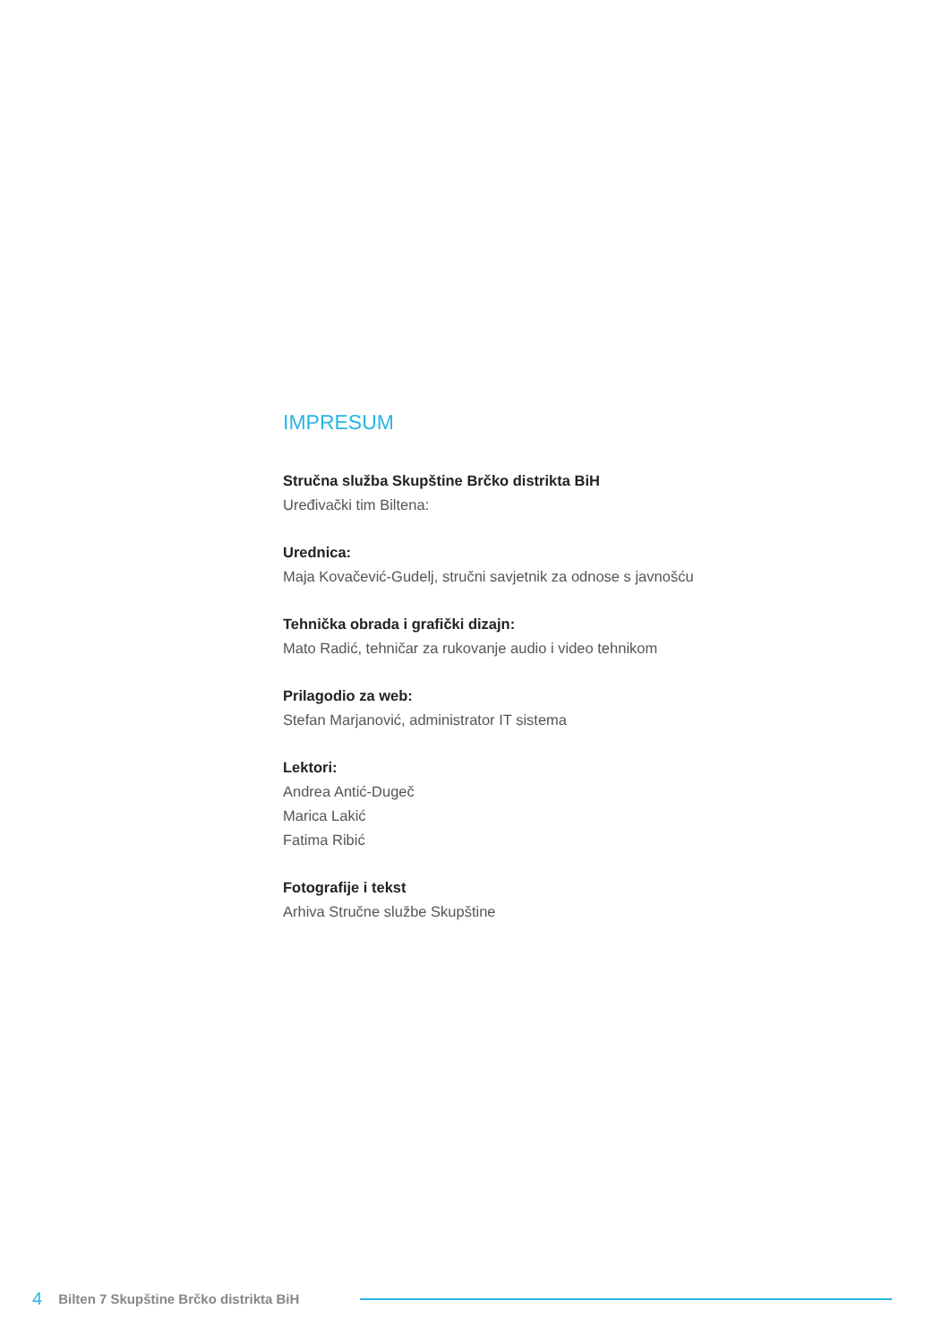IMPRESUM
Stručna služba Skupštine Brčko distrikta BiH
Uređivački tim Biltena:
Urednica:
Maja Kovačević-Gudelj, stručni savjetnik za odnose s javnošću
Tehnička obrada i grafički dizajn:
Mato Radić, tehničar za rukovanje audio i video tehnikom
Prilagodio za web:
Stefan Marjanović, administrator IT sistema
Lektori:
Andrea Antić-Dugeč
Marica Lakić
Fatima Ribić
Fotografije i tekst
Arhiva Stručne službe Skupštine
4 Bilten 7 Skupštine Brčko distrikta BiH